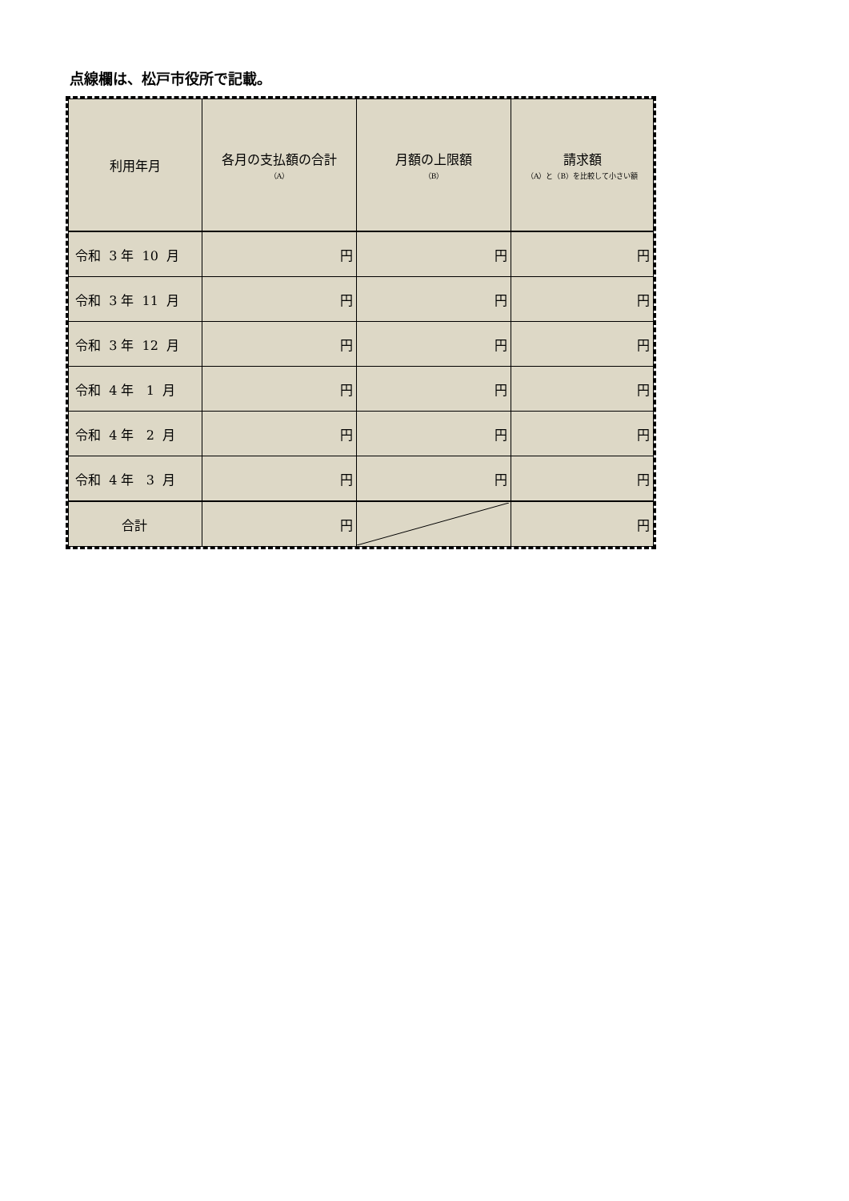点線欄は、松戸市役所で記載。
| 利用年月 | 各月の支払額の合計 （A） | 月額の上限額 （B） | 請求額 （A）と（B）を比較して小さい額 |
| --- | --- | --- | --- |
| 令和 3 年 10 月 | 円 | 円 | 円 |
| 令和 3 年 11 月 | 円 | 円 | 円 |
| 令和 3 年 12 月 | 円 | 円 | 円 |
| 令和 4 年 1 月 | 円 | 円 | 円 |
| 令和 4 年 2 月 | 円 | 円 | 円 |
| 令和 4 年 3 月 | 円 | 円 | 円 |
| 合計 | 円 | | 円 |